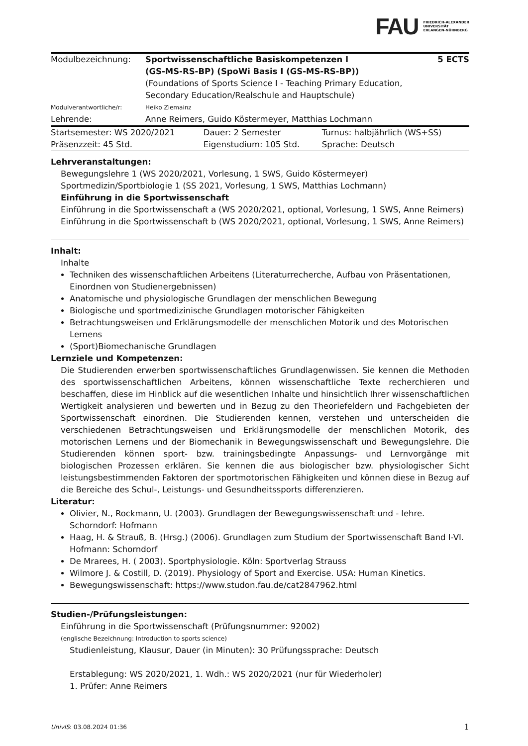FAU FRIEDRICH-ALEXANDER
UNIVERSITÄT
ERLANGEN-NÜRNBERG
| Modulbezeichnung: | Sportwissenschaftliche Basiskompetenzen I (GS-MS-RS-BP) (SpoWi Basis I (GS-MS-RS-BP)) | 5 ECTS |
| | (Foundations of Sports Science I - Teaching Primary Education, Secondary Education/Realschule and Hauptschule) | |
| Modulverantwortliche/r: | Heiko Ziemainz | |
| Lehrende: | Anne Reimers, Guido Köstermeyer, Matthias Lochmann | |
| Startsemester: WS 2020/2021 | Dauer: 2 Semester | Turnus: halbjährlich (WS+SS) |
| Präsenzzeit: 45 Std. | Eigenstudium: 105 Std. | Sprache: Deutsch |
Lehrveranstaltungen:
Bewegungslehre 1 (WS 2020/2021, Vorlesung, 1 SWS, Guido Köstermeyer)
Sportmedizin/Sportbiologie 1 (SS 2021, Vorlesung, 1 SWS, Matthias Lochmann)
Einführung in die Sportwissenschaft
Einführung in die Sportwissenschaft a (WS 2020/2021, optional, Vorlesung, 1 SWS, Anne Reimers)
Einführung in die Sportwissenschaft b (WS 2020/2021, optional, Vorlesung, 1 SWS, Anne Reimers)
Inhalt:
Inhalte
Techniken des wissenschaftlichen Arbeitens (Literaturrecherche, Aufbau von Präsentationen, Einordnen von Studienergebnissen)
Anatomische und physiologische Grundlagen der menschlichen Bewegung
Biologische und sportmedizinische Grundlagen motorischer Fähigkeiten
Betrachtungsweisen und Erklärungsmodelle der menschlichen Motorik und des Motorischen Lernens
(Sport)Biomechanische Grundlagen
Lernziele und Kompetenzen:
Die Studierenden erwerben sportwissenschaftliches Grundlagenwissen. Sie kennen die Methoden des sportwissenschaftlichen Arbeitens, können wissenschaftliche Texte recherchieren und beschaffen, diese im Hinblick auf die wesentlichen Inhalte und hinsichtlich Ihrer wissenschaftlichen Wertigkeit analysieren und bewerten und in Bezug zu den Theoriefeldern und Fachgebieten der Sportwissenschaft einordnen. Die Studierenden kennen, verstehen und unterscheiden die verschiedenen Betrachtungsweisen und Erklärungsmodelle der menschlichen Motorik, des motorischen Lernens und der Biomechanik in Bewegungswissenschaft und Bewegungslehre. Die Studierenden können sport- bzw. trainingsbedingte Anpassungs- und Lernvorgänge mit biologischen Prozessen erklären. Sie kennen die aus biologischer bzw. physiologischer Sicht leistungsbestimmenden Faktoren der sportmotorischen Fähigkeiten und können diese in Bezug auf die Bereiche des Schul-, Leistungs- und Gesundheitssports differenzieren.
Literatur:
Olivier, N., Rockmann, U. (2003). Grundlagen der Bewegungswissenschaft und - lehre. Schorndorf: Hofmann
Haag, H. & Strauß, B. (Hrsg.) (2006). Grundlagen zum Studium der Sportwissenschaft Band I-VI. Hofmann: Schorndorf
De Mrarees, H. ( 2003). Sportphysiologie. Köln: Sportverlag Strauss
Wilmore J. & Costill, D. (2019). Physiology of Sport and Exercise. USA: Human Kinetics.
Bewegungswissenschaft: https://www.studon.fau.de/cat2847962.html
Studien-/Prüfungsleistungen:
Einführung in die Sportwissenschaft (Prüfungsnummer: 92002)
(englische Bezeichnung: Introduction to sports science)
Studienleistung, Klausur, Dauer (in Minuten): 30 Prüfungssprache: Deutsch
Erstablegung: WS 2020/2021, 1. Wdh.: WS 2020/2021 (nur für Wiederholer)
1. Prüfer: Anne Reimers
UnivIS: 03.08.2024 01:36 1